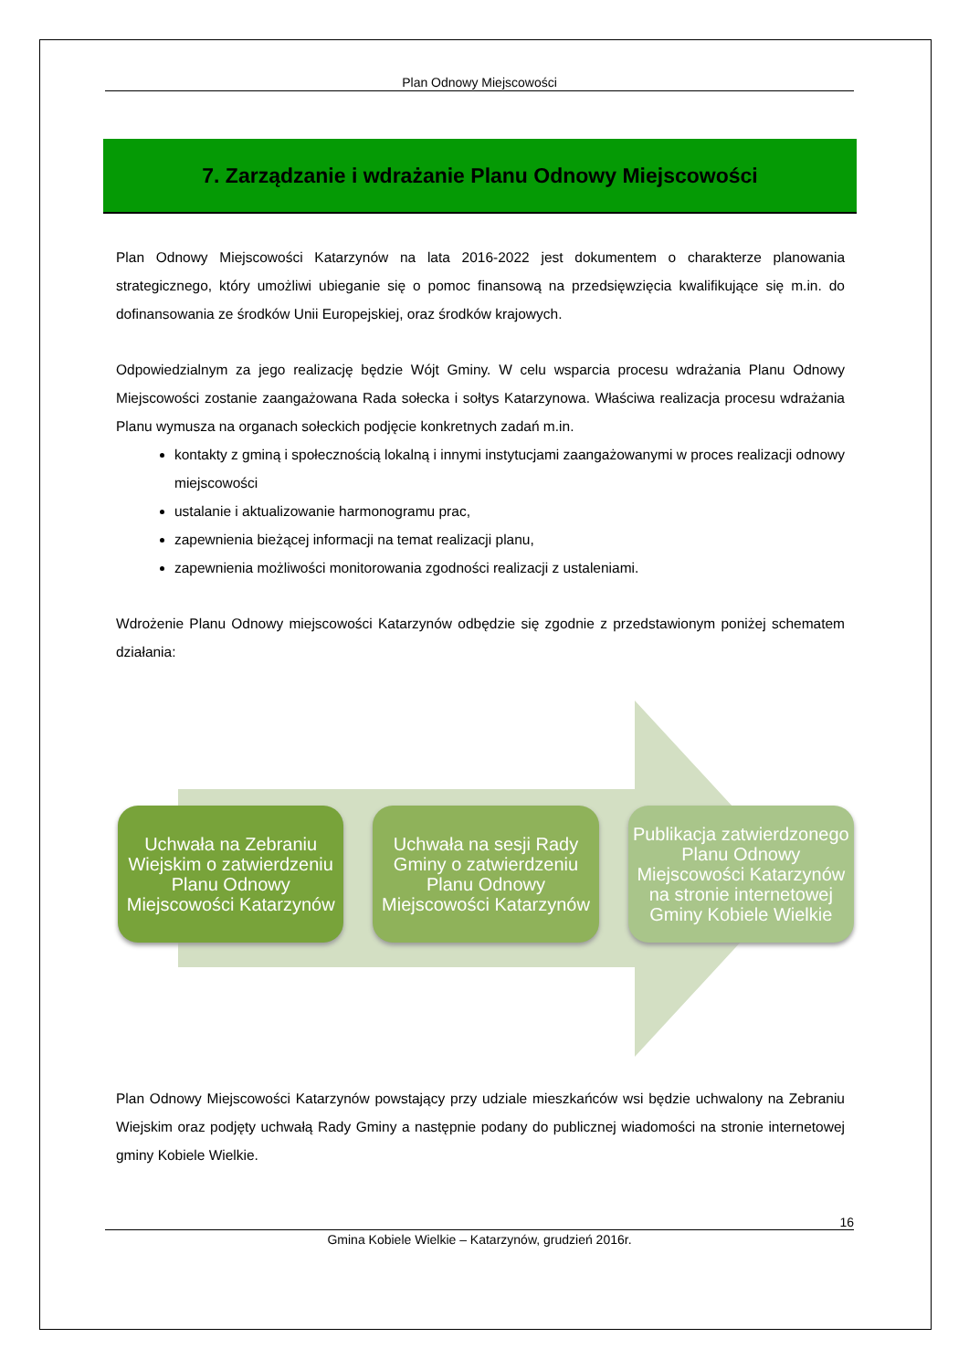Plan Odnowy Miejscowości
7. Zarządzanie i wdrażanie Planu Odnowy Miejscowości
Plan Odnowy Miejscowości Katarzynów na lata 2016-2022 jest dokumentem o charakterze planowania strategicznego, który umożliwi ubieganie się o pomoc finansową na przedsięwzięcia kwalifikujące się m.in. do dofinansowania ze środków Unii Europejskiej, oraz środków krajowych.
Odpowiedzialnym za jego realizację będzie Wójt Gminy. W celu wsparcia procesu wdrażania Planu Odnowy Miejscowości zostanie zaangażowana Rada sołecka i sołtys Katarzynowa. Właściwa realizacja procesu wdrażania Planu wymusza na organach sołeckich podjęcie konkretnych zadań m.in.
kontakty z gminą i społecznością lokalną i innymi instytucjami zaangażowanymi w proces realizacji odnowy miejscowości
ustalanie i aktualizowanie harmonogramu prac,
zapewnienia bieżącej informacji na temat realizacji planu,
zapewnienia możliwości monitorowania zgodności realizacji z ustaleniami.
Wdrożenie Planu Odnowy miejscowości Katarzynów odbędzie się zgodnie z przedstawionym poniżej schematem działania:
Uchwała na Zebraniu Wiejskim o zatwierdzeniu Planu Odnowy Miejscowości Katarzynów
Uchwała na sesji Rady Gminy o zatwierdzeniu Planu Odnowy Miejscowości Katarzynów
Publikacja zatwierdzonego Planu Odnowy Miejscowości Katarzynów na stronie internetowej Gminy Kobiele Wielkie
Plan Odnowy Miejscowości Katarzynów powstający przy udziale mieszkańców wsi będzie uchwalony na Zebraniu Wiejskim oraz podjęty uchwałą Rady Gminy a następnie podany do publicznej wiadomości na stronie internetowej gminy Kobiele Wielkie.
16
Gmina Kobiele Wielkie – Katarzynów, grudzień 2016r.